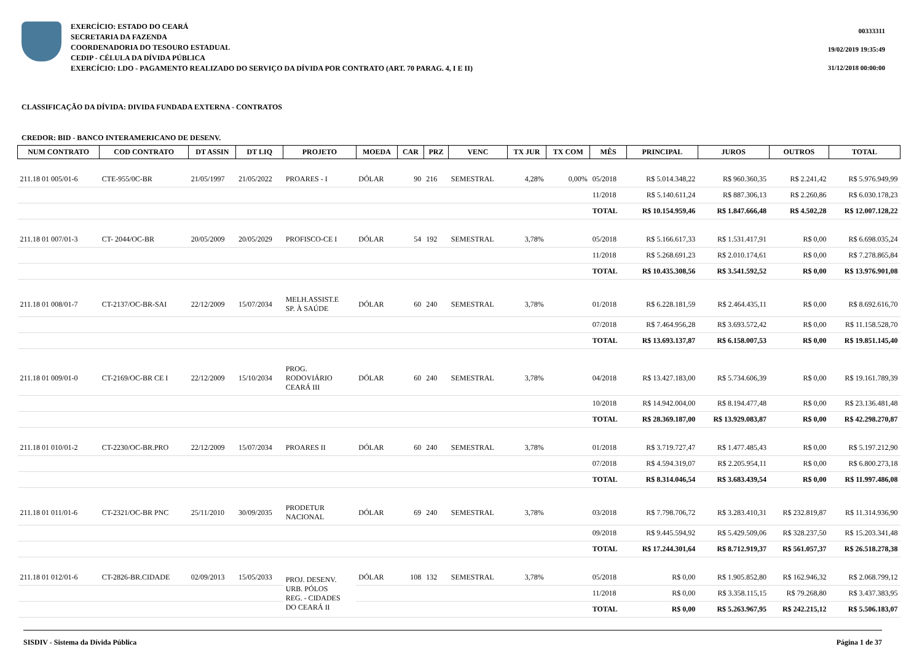EXERCÍCIO: ESTADO DO CEARÁ
SECRETARIA DA FAZENDA
COORDENADORIA DO TESOURO ESTADUAL
CEDIP - CÉLULA DA DÍVIDA PÚBLICA
EXERCÍCIO: LDO - PAGAMENTO REALIZADO DO SERVIÇO DA DÍVIDA POR CONTRATO (ART. 70 PARAG. 4, I E II)
00333311
19/02/2019 19:35:49
31/12/2018 00:00:00
CLASSIFICAÇÃO DA DÍVIDA: DIVIDA FUNDADA EXTERNA - CONTRATOS
CREDOR: BID - BANCO INTERAMERICANO DE DESENV.
| NUM CONTRATO | COD CONTRATO | DT ASSIN | DT LIQ | PROJETO | MOEDA | CAR | PRZ | VENC | TX JUR | TX COM | MÊS | PRINCIPAL | JUROS | OUTROS | TOTAL |
| --- | --- | --- | --- | --- | --- | --- | --- | --- | --- | --- | --- | --- | --- | --- | --- |
| 211.18 01 005/01-6 | CTE-955/0C-BR | 21/05/1997 | 21/05/2022 | PROARES - I | DÓLAR | 90 | 216 | SEMESTRAL | 4,28% | 0,00% | 05/2018 | R$ 5.014.348,22 | R$ 960.360,35 | R$ 2.241,42 | R$ 5.976.949,99 |
| | | | | | | | | | | | 11/2018 | R$ 5.140.611,24 | R$ 887.306,13 | R$ 2.260,86 | R$ 6.030.178,23 |
| | | | | | | | | | | | TOTAL | R$ 10.154.959,46 | R$ 1.847.666,48 | R$ 4.502,28 | R$ 12.007.128,22 |
| 211.18 01 007/01-3 | CT- 2044/OC-BR | 20/05/2009 | 20/05/2029 | PROFISCO-CE I | DÓLAR | 54 | 192 | SEMESTRAL | 3,78% | | 05/2018 | R$ 5.166.617,33 | R$ 1.531.417,91 | R$ 0,00 | R$ 6.698.035,24 |
| | | | | | | | | | | | 11/2018 | R$ 5.268.691,23 | R$ 2.010.174,61 | R$ 0,00 | R$ 7.278.865,84 |
| | | | | | | | | | | | TOTAL | R$ 10.435.308,56 | R$ 3.541.592,52 | R$ 0,00 | R$ 13.976.901,08 |
| 211.18 01 008/01-7 | CT-2137/OC-BR-SAI | 22/12/2009 | 15/07/2034 | MELH.ASSIST.E SP. À SAÚDE | DÓLAR | 60 | 240 | SEMESTRAL | 3,78% | | 01/2018 | R$ 6.228.181,59 | R$ 2.464.435,11 | R$ 0,00 | R$ 8.692.616,70 |
| | | | | | | | | | | | 07/2018 | R$ 7.464.956,28 | R$ 3.693.572,42 | R$ 0,00 | R$ 11.158.528,70 |
| | | | | | | | | | | | TOTAL | R$ 13.693.137,87 | R$ 6.158.007,53 | R$ 0,00 | R$ 19.851.145,40 |
| 211.18 01 009/01-0 | CT-2169/OC-BR CE I | 22/12/2009 | 15/10/2034 | PROG. RODOVIÁRIO CEARÁ III | DÓLAR | 60 | 240 | SEMESTRAL | 3,78% | | 04/2018 | R$ 13.427.183,00 | R$ 5.734.606,39 | R$ 0,00 | R$ 19.161.789,39 |
| | | | | | | | | | | | 10/2018 | R$ 14.942.004,00 | R$ 8.194.477,48 | R$ 0,00 | R$ 23.136.481,48 |
| | | | | | | | | | | | TOTAL | R$ 28.369.187,00 | R$ 13.929.083,87 | R$ 0,00 | R$ 42.298.270,87 |
| 211.18 01 010/01-2 | CT-2230/OC-BR.PRO | 22/12/2009 | 15/07/2034 | PROARES II | DÓLAR | 60 | 240 | SEMESTRAL | 3,78% | | 01/2018 | R$ 3.719.727,47 | R$ 1.477.485,43 | R$ 0,00 | R$ 5.197.212,90 |
| | | | | | | | | | | | 07/2018 | R$ 4.594.319,07 | R$ 2.205.954,11 | R$ 0,00 | R$ 6.800.273,18 |
| | | | | | | | | | | | TOTAL | R$ 8.314.046,54 | R$ 3.683.439,54 | R$ 0,00 | R$ 11.997.486,08 |
| 211.18 01 011/01-6 | CT-2321/OC-BR PNC | 25/11/2010 | 30/09/2035 | PRODETUR NACIONAL | DÓLAR | 69 | 240 | SEMESTRAL | 3,78% | | 03/2018 | R$ 7.798.706,72 | R$ 3.283.410,31 | R$ 232.819,87 | R$ 11.314.936,90 |
| | | | | | | | | | | | 09/2018 | R$ 9.445.594,92 | R$ 5.429.509,06 | R$ 328.237,50 | R$ 15.203.341,48 |
| | | | | | | | | | | | TOTAL | R$ 17.244.301,64 | R$ 8.712.919,37 | R$ 561.057,37 | R$ 26.518.278,38 |
| 211.18 01 012/01-6 | CT-2826-BR.CIDADE | 02/09/2013 | 15/05/2033 | PROJ. DESENV. URB. PÓLOS REG. - CIDADES DO CEARÁ II | DÓLAR | 108 | 132 | SEMESTRAL | 3,78% | | 05/2018 | R$ 0,00 | R$ 1.905.852,80 | R$ 162.946,32 | R$ 2.068.799,12 |
| | | | | | | | | | | | 11/2018 | R$ 0,00 | R$ 3.358.115,15 | R$ 79.268,80 | R$ 3.437.383,95 |
| | | | | | | | | | | | TOTAL | R$ 0,00 | R$ 5.263.967,95 | R$ 242.215,12 | R$ 5.506.183,07 |
SISDIV - Sistema da Dívida Pública Página 1 de 37